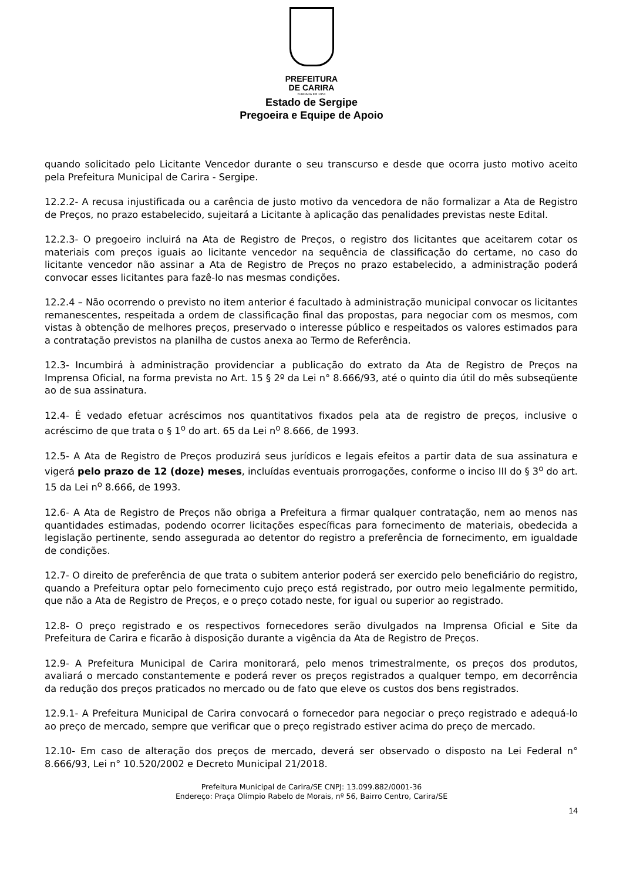PREFEITURA
DE CARIRA
FUNDADA EM 1953
Estado de Sergipe
Pregoeira e Equipe de Apoio
quando solicitado pelo Licitante Vencedor durante o seu transcurso e desde que ocorra justo motivo aceito pela Prefeitura Municipal de Carira - Sergipe.
12.2.2- A recusa injustificada ou a carência de justo motivo da vencedora de não formalizar a Ata de Registro de Preços, no prazo estabelecido, sujeitará a Licitante à aplicação das penalidades previstas neste Edital.
12.2.3- O pregoeiro incluirá na Ata de Registro de Preços, o registro dos licitantes que aceitarem cotar os materiais com preços iguais ao licitante vencedor na sequência de classificação do certame, no caso do licitante vencedor não assinar a Ata de Registro de Preços no prazo estabelecido, a administração poderá convocar esses licitantes para fazê-lo nas mesmas condições.
12.2.4 – Não ocorrendo o previsto no item anterior é facultado à administração municipal convocar os licitantes remanescentes, respeitada a ordem de classificação final das propostas, para negociar com os mesmos, com vistas à obtenção de melhores preços, preservado o interesse público e respeitados os valores estimados para a contratação previstos na planilha de custos anexa ao Termo de Referência.
12.3- Incumbirá à administração providenciar a publicação do extrato da Ata de Registro de Preços na Imprensa Oficial, na forma prevista no Art. 15 § 2º da Lei n° 8.666/93, até o quinto dia útil do mês subseqüente ao de sua assinatura.
12.4- É vedado efetuar acréscimos nos quantitativos fixados pela ata de registro de preços, inclusive o acréscimo de que trata o § 1<sup>o</sup> do art. 65 da Lei n<sup>o</sup> 8.666, de 1993.
12.5- A Ata de Registro de Preços produzirá seus jurídicos e legais efeitos a partir data de sua assinatura e vigerá pelo prazo de 12 (doze) meses, incluídas eventuais prorrogações, conforme o inciso III do § 3<sup>o</sup> do art. 15 da Lei n<sup>o</sup> 8.666, de 1993.
12.6- A Ata de Registro de Preços não obriga a Prefeitura a firmar qualquer contratação, nem ao menos nas quantidades estimadas, podendo ocorrer licitações específicas para fornecimento de materiais, obedecida a legislação pertinente, sendo assegurada ao detentor do registro a preferência de fornecimento, em igualdade de condições.
12.7- O direito de preferência de que trata o subitem anterior poderá ser exercido pelo beneficiário do registro, quando a Prefeitura optar pelo fornecimento cujo preço está registrado, por outro meio legalmente permitido, que não a Ata de Registro de Preços, e o preço cotado neste, for igual ou superior ao registrado.
12.8- O preço registrado e os respectivos fornecedores serão divulgados na Imprensa Oficial e Site da Prefeitura de Carira e ficarão à disposição durante a vigência da Ata de Registro de Preços.
12.9- A Prefeitura Municipal de Carira monitorará, pelo menos trimestralmente, os preços dos produtos, avaliará o mercado constantemente e poderá rever os preços registrados a qualquer tempo, em decorrência da redução dos preços praticados no mercado ou de fato que eleve os custos dos bens registrados.
12.9.1- A Prefeitura Municipal de Carira convocará o fornecedor para negociar o preço registrado e adequá-lo ao preço de mercado, sempre que verificar que o preço registrado estiver acima do preço de mercado.
12.10- Em caso de alteração dos preços de mercado, deverá ser observado o disposto na Lei Federal n° 8.666/93, Lei n° 10.520/2002 e Decreto Municipal 21/2018.
Prefeitura Municipal de Carira/SE CNPJ: 13.099.882/0001-36
Endereço: Praça Olímpio Rabelo de Morais, nº 56, Bairro Centro, Carira/SE
14